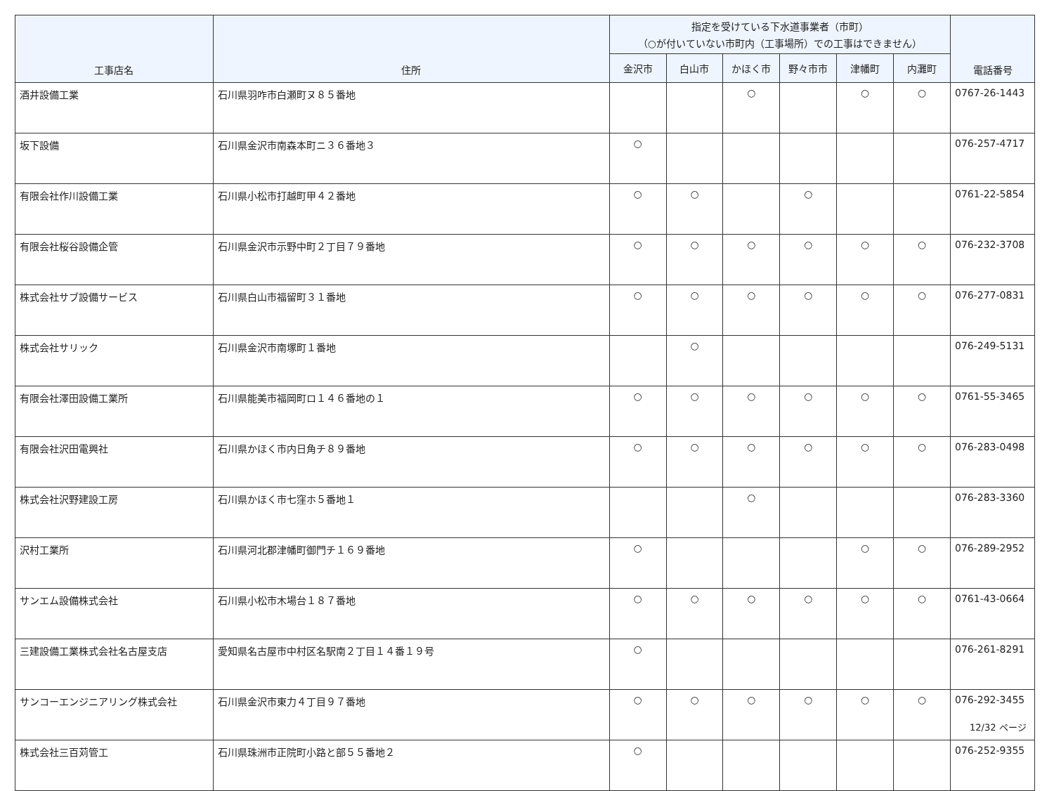| 工事店名 | 住所 | 指定を受けている下水道事業者（市町） （○が付いていない市町内（工事場所）での工事はできません） | | | | | | 電話番号 |
| --- | --- | --- | --- | --- | --- | --- | --- | --- |
| | | 金沢市 | 白山市 | かほく市 | 野々市市 | 津幡町 | 内灘町 | |
| 酒井設備工業 | 石川県羽咋市白瀬町ヌ８５番地 | | | ○ | | ○ | ○ | 0767-26-1443 |
| 坂下設備 | 石川県金沢市南森本町ニ３６番地３ | ○ | | | | | | 076-257-4717 |
| 有限会社作川設備工業 | 石川県小松市打越町甲４２番地 | ○ | ○ | | ○ | | | 0761-22-5854 |
| 有限会社桜谷設備企管 | 石川県金沢市示野中町２丁目７９番地 | ○ | ○ | ○ | ○ | ○ | ○ | 076-232-3708 |
| 株式会社サブ設備サービス | 石川県白山市福留町３１番地 | ○ | ○ | ○ | ○ | ○ | ○ | 076-277-0831 |
| 株式会社サリック | 石川県金沢市南塚町１番地 | | ○ | | | | | 076-249-5131 |
| 有限会社澤田設備工業所 | 石川県能美市福岡町ロ１４６番地の１ | ○ | ○ | ○ | ○ | ○ | ○ | 0761-55-3465 |
| 有限会社沢田電興社 | 石川県かほく市内日角チ８９番地 | ○ | ○ | ○ | ○ | ○ | ○ | 076-283-0498 |
| 株式会社沢野建設工房 | 石川県かほく市七窪ホ５番地１ | | | ○ | | | | 076-283-3360 |
| 沢村工業所 | 石川県河北郡津幡町御門チ１６９番地 | ○ | | | | ○ | ○ | 076-289-2952 |
| サンエム設備株式会社 | 石川県小松市木場台１８７番地 | ○ | ○ | ○ | ○ | ○ | ○ | 0761-43-0664 |
| 三建設備工業株式会社名古屋支店 | 愛知県名古屋市中村区名駅南２丁目１４番１９号 | ○ | | | | | | 076-261-8291 |
| サンコーエンジニアリング株式会社 | 石川県金沢市東力４丁目９７番地 | ○ | ○ | ○ | ○ | ○ | ○ | 076-292-3455 |
| 株式会社三百苅管工 | 石川県珠洲市正院町小路と部５５番地２ | ○ | | | | | | 076-252-9355 |
12/32 ページ